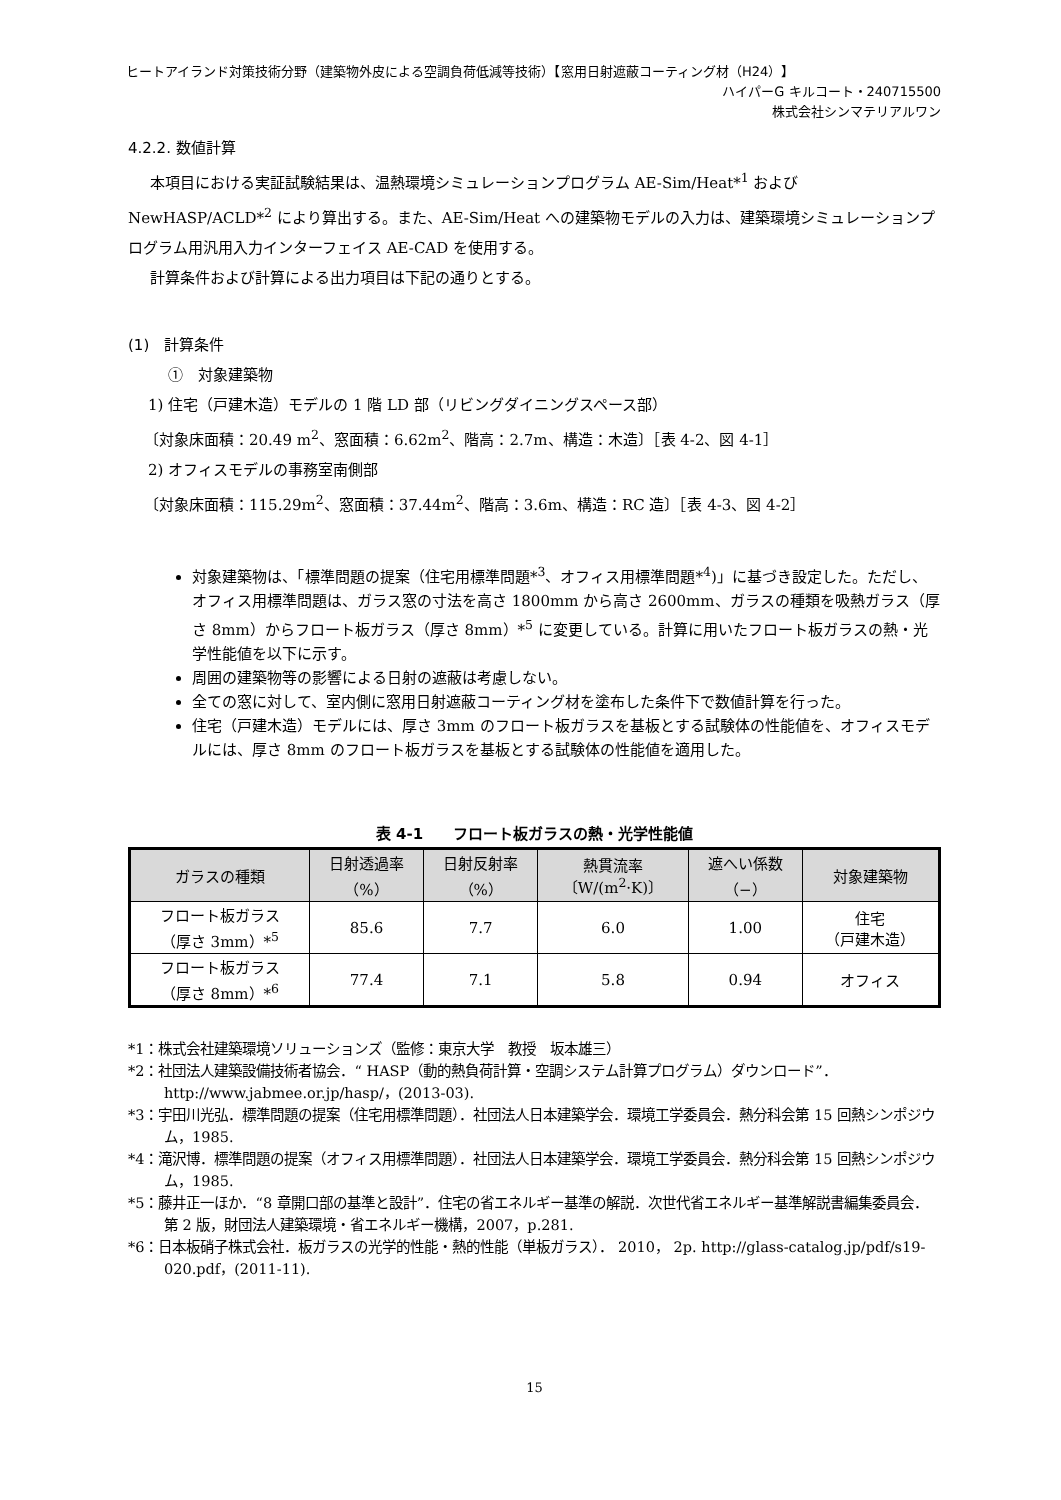ヒートアイランド対策技術分野（建築物外皮による空調負荷低減等技術）【窓用日射遮蔽コーティング材（H24）】
ハイパーG キルコート・240715500
株式会社シンマテリアルワン
4.2.2. 数値計算
本項目における実証試験結果は、温熱環境シミュレーションプログラム AE-Sim/Heat*<sup>1</sup> および NewHASP/ACLD*<sup>2</sup> により算出する。また、AE-Sim/Heat への建築物モデルの入力は、建築環境シミュレーションプログラム用汎用入力インターフェイス AE-CAD を使用する。
計算条件および計算による出力項目は下記の通りとする。
(1)　計算条件
①　対象建築物
1) 住宅（戸建木造）モデルの 1 階 LD 部（リビングダイニングスペース部）
〔対象床面積：20.49 m<sup>2</sup>、窓面積：6.62m<sup>2</sup>、階高：2.7m、構造：木造〕［表 4-2、図 4-1］
2) オフィスモデルの事務室南側部
〔対象床面積：115.29m<sup>2</sup>、窓面積：37.44m<sup>2</sup>、階高：3.6m、構造：RC 造〕［表 4-3、図 4-2］
対象建築物は、「標準問題の提案（住宅用標準問題*<sup>3</sup>、オフィス用標準問題*<sup>4</sup>)」に基づき設定した。ただし、オフィス用標準問題は、ガラス窓の寸法を高さ 1800mm から高さ 2600mm、ガラスの種類を吸熱ガラス（厚さ 8mm）からフロート板ガラス（厚さ 8mm）*<sup>5</sup> に変更している。計算に用いたフロート板ガラスの熱・光学性能値を以下に示す。
周囲の建築物等の影響による日射の遮蔽は考慮しない。
全ての窓に対して、室内側に窓用日射遮蔽コーティング材を塗布した条件下で数値計算を行った。
住宅（戸建木造）モデルには、厚さ 3mm のフロート板ガラスを基板とする試験体の性能値を、オフィスモデルには、厚さ 8mm のフロート板ガラスを基板とする試験体の性能値を適用した。
表 4-1　　フロート板ガラスの熱・光学性能値
| ガラスの種類 | 日射透過率 （%） | 日射反射率 （%） | 熱貫流率 〔W/(m<sup>2</sup>·K)〕 | 遮へい係数 （−） | 対象建築物 |
| --- | --- | --- | --- | --- | --- |
| フロート板ガラス （厚さ 3mm）*<sup>5</sup> | 85.6 | 7.7 | 6.0 | 1.00 | 住宅 （戸建木造） |
| フロート板ガラス （厚さ 8mm）*<sup>6</sup> | 77.4 | 7.1 | 5.8 | 0.94 | オフィス |
*1：株式会社建築環境ソリューションズ（監修：東京大学　教授　坂本雄三）
*2：社団法人建築設備技術者協会．“ HASP（動的熱負荷計算・空調システム計算プログラム）ダウンロード”．http://www.jabmee.or.jp/hasp/，(2013-03).
*3：宇田川光弘．標準問題の提案（住宅用標準問題）．社団法人日本建築学会．環境工学委員会．熱分科会第 15 回熱シンポジウム，1985.
*4：滝沢博．標準問題の提案（オフィス用標準問題）．社団法人日本建築学会．環境工学委員会．熱分科会第 15 回熱シンポジウム，1985.
*5：藤井正一ほか．“8 章開口部の基準と設計”．住宅の省エネルギー基準の解説．次世代省エネルギー基準解説書編集委員会．第 2 版，財団法人建築環境・省エネルギー機構，2007，p.281.
*6：日本板硝子株式会社．板ガラスの光学的性能・熱的性能（単板ガラス）． 2010， 2p. http://glass-catalog.jp/pdf/s19-020.pdf，(2011-11).
15